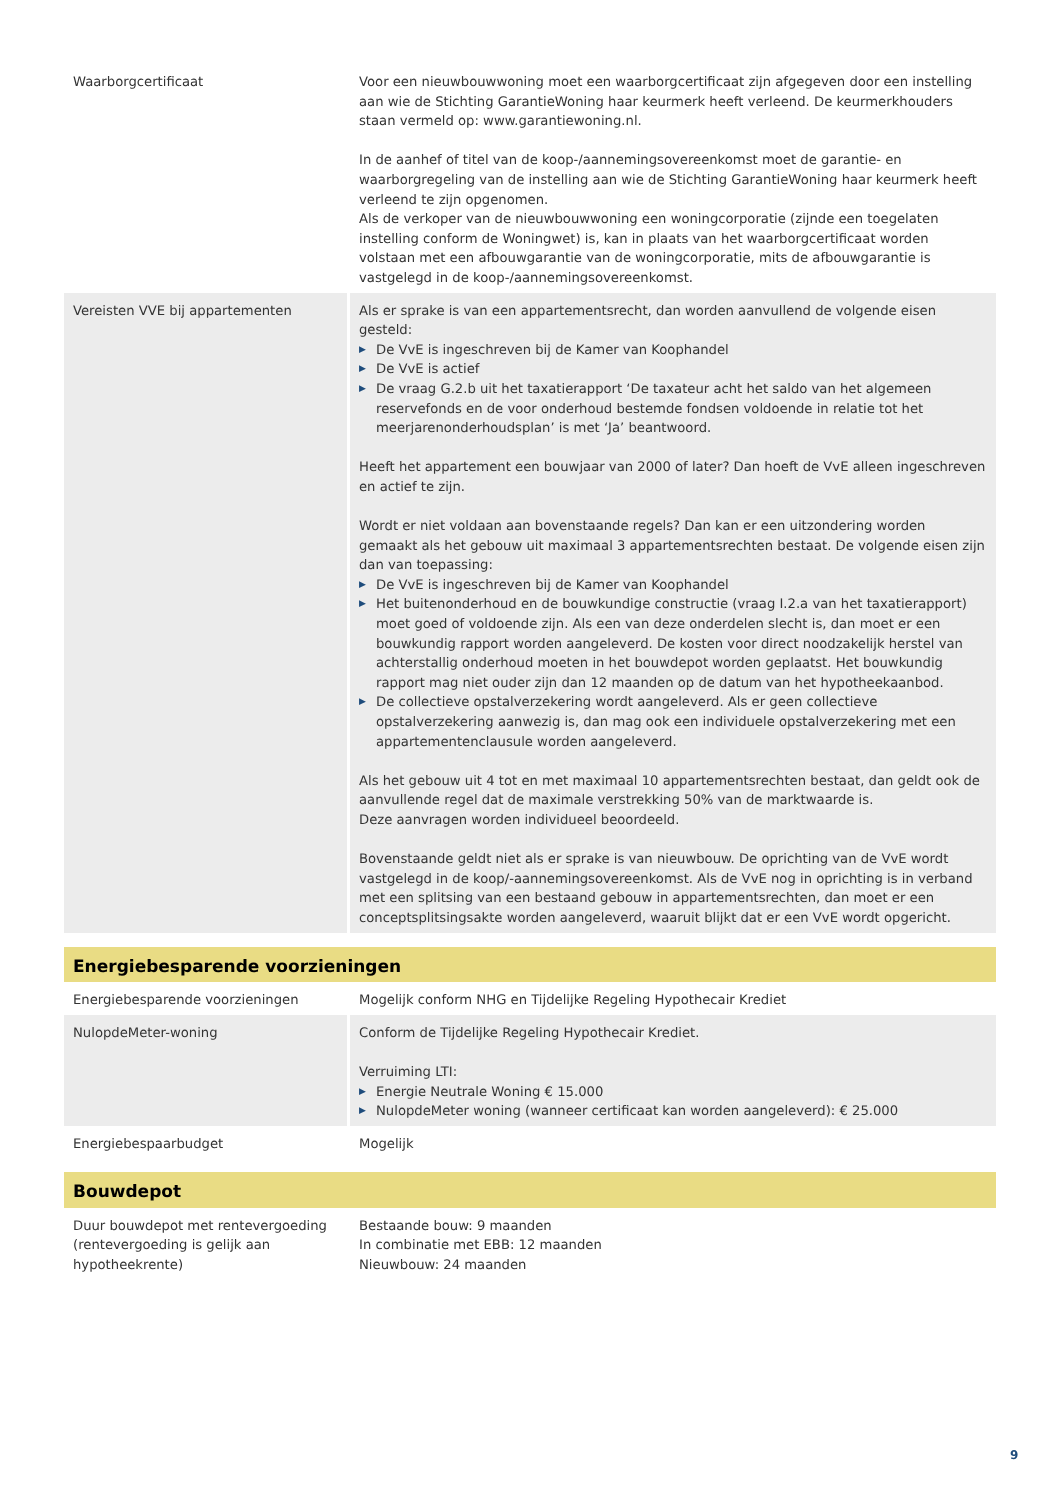| Waarborgcertificaat | Voor een nieuwbouwwoning moet een waarborgcertificaat zijn afgegeven door een instelling aan wie de Stichting GarantieWoning haar keurmerk heeft verleend. De keurmerkhouders staan vermeld op: www.garantiewoning.nl. In de aanhef of titel van de koop-/aannemingsovereenkomst moet de garantie- en waarborgregeling van de instelling aan wie de Stichting GarantieWoning haar keurmerk heeft verleend te zijn opgenomen. Als de verkoper van de nieuwbouwwoning een woningcorporatie (zijnde een toegelaten instelling conform de Woningwet) is, kan in plaats van het waarborgcertificaat worden volstaan met een afbouwgarantie van de woningcorporatie, mits de afbouwgarantie is vastgelegd in de koop-/aannemingsovereenkomst. |
| Vereisten VVE bij appartementen | Als er sprake is van een appartementsrecht, dan worden aanvullend de volgende eisen gesteld: ▶ De VvE is ingeschreven bij de Kamer van Koophandel ▶ De VvE is actief ▶ De vraag G.2.b uit het taxatierapport ‘De taxateur acht het saldo van het algemeen reservefonds en de voor onderhoud bestemde fondsen voldoende in relatie tot het meerjarenonderhoudsplan’ is met ‘Ja’ beantwoord. Heeft het appartement een bouwjaar van 2000 of later? Dan hoeft de VvE alleen ingeschreven en actief te zijn. Wordt er niet voldaan aan bovenstaande regels? Dan kan er een uitzondering worden gemaakt als het gebouw uit maximaal 3 appartementsrechten bestaat. De volgende eisen zijn dan van toepassing: ▶ De VvE is ingeschreven bij de Kamer van Koophandel ▶ Het buitenonderhoud en de bouwkundige constructie (vraag I.2.a van het taxatierapport) moet goed of voldoende zijn. Als een van deze onderdelen slecht is, dan moet er een bouwkundig rapport worden aangeleverd. De kosten voor direct noodzakelijk herstel van achterstallig onderhoud moeten in het bouwdepot worden geplaatst. Het bouwkundig rapport mag niet ouder zijn dan 12 maanden op de datum van het hypotheekaanbod. ▶ De collectieve opstalverzekering wordt aangeleverd. Als er geen collectieve opstalverzekering aanwezig is, dan mag ook een individuele opstalverzekering met een appartementenclausule worden aangeleverd. Als het gebouw uit 4 tot en met maximaal 10 appartementsrechten bestaat, dan geldt ook de aanvullende regel dat de maximale verstrekking 50% van de marktwaarde is. Deze aanvragen worden individueel beoordeeld. Bovenstaande geldt niet als er sprake is van nieuwbouw. De oprichting van de VvE wordt vastgelegd in de koop/-aannemingsovereenkomst. Als de VvE nog in oprichting is in verband met een splitsing van een bestaand gebouw in appartementsrechten, dan moet er een conceptsplitsingsakte worden aangeleverd, waaruit blijkt dat er een VvE wordt opgericht. |
| Energiebesparende voorzieningen | |
| Energiebesparende voorzieningen | Mogelijk conform NHG en Tijdelijke Regeling Hypothecair Krediet |
| NulopdeMeter-woning | Conform de Tijdelijke Regeling Hypothecair Krediet. Verruiming LTI: ▶ Energie Neutrale Woning € 15.000 ▶ NulopdeMeter woning (wanneer certificaat kan worden aangeleverd): € 25.000 |
| Energiebespaarbudget | Mogelijk |
| Bouwdepot | |
| Duur bouwdepot met rentevergoeding (rentevergoeding is gelijk aan hypotheekrente) | Bestaande bouw: 9 maanden In combinatie met EBB: 12 maanden Nieuwbouw: 24 maanden |
9